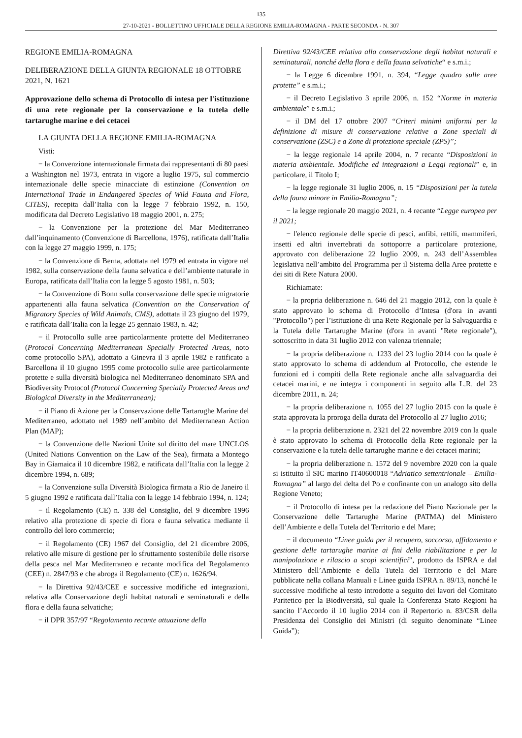135
27-10-2021 - BOLLETTINO UFFICIALE DELLA REGIONE EMILIA-ROMAGNA - PARTE SECONDA - N. 307
REGIONE EMILIA-ROMAGNA
DELIBERAZIONE DELLA GIUNTA REGIONALE 18 OTTOBRE 2021, N. 1621
Approvazione dello schema di Protocollo di intesa per l'istituzione di una rete regionale per la conservazione e la tutela delle tartarughe marine e dei cetacei
LA GIUNTA DELLA REGIONE EMILIA-ROMAGNA
Visti:
− la Convenzione internazionale firmata dai rappresentanti di 80 paesi a Washington nel 1973, entrata in vigore a luglio 1975, sul commercio internazionale delle specie minacciate di estinzione (Convention on International Trade in Endangered Species of Wild Fauna and Flora, CITES), recepita dall’Italia con la legge 7 febbraio 1992, n. 150, modificata dal Decreto Legislativo 18 maggio 2001, n. 275;
− la Convenzione per la protezione del Mar Mediterraneo dall’inquinamento (Convenzione di Barcellona, 1976), ratificata dall’Italia con la legge 27 maggio 1999, n. 175;
− la Convenzione di Berna, adottata nel 1979 ed entrata in vigore nel 1982, sulla conservazione della fauna selvatica e dell’ambiente naturale in Europa, ratificata dall’Italia con la legge 5 agosto 1981, n. 503;
− la Convenzione di Bonn sulla conservazione delle specie migratorie appartenenti alla fauna selvatica (Convention on the Conservation of Migratory Species of Wild Animals, CMS), adottata il 23 giugno del 1979, e ratificata dall’Italia con la legge 25 gennaio 1983, n. 42;
− il Protocollo sulle aree particolarmente protette del Mediterraneo (Protocol Concerning Mediterranean Specially Protected Areas, noto come protocollo SPA), adottato a Ginevra il 3 aprile 1982 e ratificato a Barcellona il 10 giugno 1995 come protocollo sulle aree particolarmente protette e sulla diversità biologica nel Mediterraneo denominato SPA and Biodiversity Protocol (Protocol Concerning Specially Protected Areas and Biological Diversity in the Mediterranean);
− il Piano di Azione per la Conservazione delle Tartarughe Marine del Mediterraneo, adottato nel 1989 nell’ambito del Mediterranean Action Plan (MAP);
− la Convenzione delle Nazioni Unite sul diritto del mare UNCLOS (United Nations Convention on the Law of the Sea), firmata a Montego Bay in Giamaica il 10 dicembre 1982, e ratificata dall’Italia con la legge 2 dicembre 1994, n. 689;
− la Convenzione sulla Diversità Biologica firmata a Rio de Janeiro il 5 giugno 1992 e ratificata dall’Italia con la legge 14 febbraio 1994, n. 124;
− il Regolamento (CE) n. 338 del Consiglio, del 9 dicembre 1996 relativo alla protezione di specie di flora e fauna selvatica mediante il controllo del loro commercio;
− il Regolamento (CE) 1967 del Consiglio, del 21 dicembre 2006, relativo alle misure di gestione per lo sfruttamento sostenibile delle risorse della pesca nel Mar Mediterraneo e recante modifica del Regolamento (CEE) n. 2847/93 e che abroga il Regolamento (CE) n. 1626/94.
− la Direttiva 92/43/CEE e successive modifiche ed integrazioni, relativa alla Conservazione degli habitat naturali e seminaturali e della flora e della fauna selvatiche;
− il DPR 357/97 “Regolamento recante attuazione della
Direttiva 92/43/CEE relativa alla conservazione degli habitat naturali e seminaturali, nonché della flora e della fauna selvatiche“ e s.m.i.;
− la Legge 6 dicembre 1991, n. 394, “Legge quadro sulle aree protette” e s.m.i.;
− il Decreto Legislativo 3 aprile 2006, n. 152 “Norme in materia ambientale” e s.m.i.;
− il DM del 17 ottobre 2007 “Criteri minimi uniformi per la definizione di misure di conservazione relative a Zone speciali di conservazione (ZSC) e a Zone di protezione speciale (ZPS)”;
− la legge regionale 14 aprile 2004, n. 7 recante “Disposizioni in materia ambientale. Modifiche ed integrazioni a Leggi regionali” e, in particolare, il Titolo I;
− la legge regionale 31 luglio 2006, n. 15 “Disposizioni per la tutela della fauna minore in Emilia-Romagna”;
− la legge regionale 20 maggio 2021, n. 4 recante “Legge europea per il 2021;
− l'elenco regionale delle specie di pesci, anfibi, rettili, mammiferi, insetti ed altri invertebrati da sottoporre a particolare protezione, approvato con deliberazione 22 luglio 2009, n. 243 dell’Assemblea legislativa nell’ambito del Programma per il Sistema della Aree protette e dei siti di Rete Natura 2000.
Richiamate:
− la propria deliberazione n. 646 del 21 maggio 2012, con la quale è stato approvato lo schema di Protocollo d’Intesa (d'ora in avanti "Protocollo") per l’istituzione di una Rete Regionale per la Salvaguardia e la Tutela delle Tartarughe Marine (d'ora in avanti "Rete regionale"), sottoscritto in data 31 luglio 2012 con valenza triennale;
− la propria deliberazione n. 1233 del 23 luglio 2014 con la quale è stato approvato lo schema di addendum al Protocollo, che estende le funzioni ed i compiti della Rete regionale anche alla salvaguardia dei cetacei marini, e ne integra i componenti in seguito alla L.R. del 23 dicembre 2011, n. 24;
− la propria deliberazione n. 1055 del 27 luglio 2015 con la quale è stata approvata la proroga della durata del Protocollo al 27 luglio 2016;
− la propria deliberazione n. 2321 del 22 novembre 2019 con la quale è stato approvato lo schema di Protocollo della Rete regionale per la conservazione e la tutela delle tartarughe marine e dei cetacei marini;
− la propria deliberazione n. 1572 del 9 novembre 2020 con la quale si istituito il SIC marino IT40600018 “Adriatico settentrionale – Emilia-Romagna” al largo del delta del Po e confinante con un analogo sito della Regione Veneto;
− il Protocollo di intesa per la redazione del Piano Nazionale per la Conservazione delle Tartarughe Marine (PATMA) del Ministero dell’Ambiente e della Tutela del Territorio e del Mare;
− il documento “Linee guida per il recupero, soccorso, affidamento e gestione delle tartarughe marine ai fini della riabilitazione e per la manipolazione e rilascio a scopi scientifici”, prodotto da ISPRA e dal Ministero dell’Ambiente e della Tutela del Territorio e del Mare pubblicate nella collana Manuali e Linee guida ISPRA n. 89/13, nonché le successive modifiche al testo introdotte a seguito dei lavori del Comitato Paritetico per la Biodiversità, sul quale la Conferenza Stato Regioni ha sancito l’Accordo il 10 luglio 2014 con il Repertorio n. 83/CSR della Presidenza del Consiglio dei Ministri (di seguito denominate “Linee Guida”);